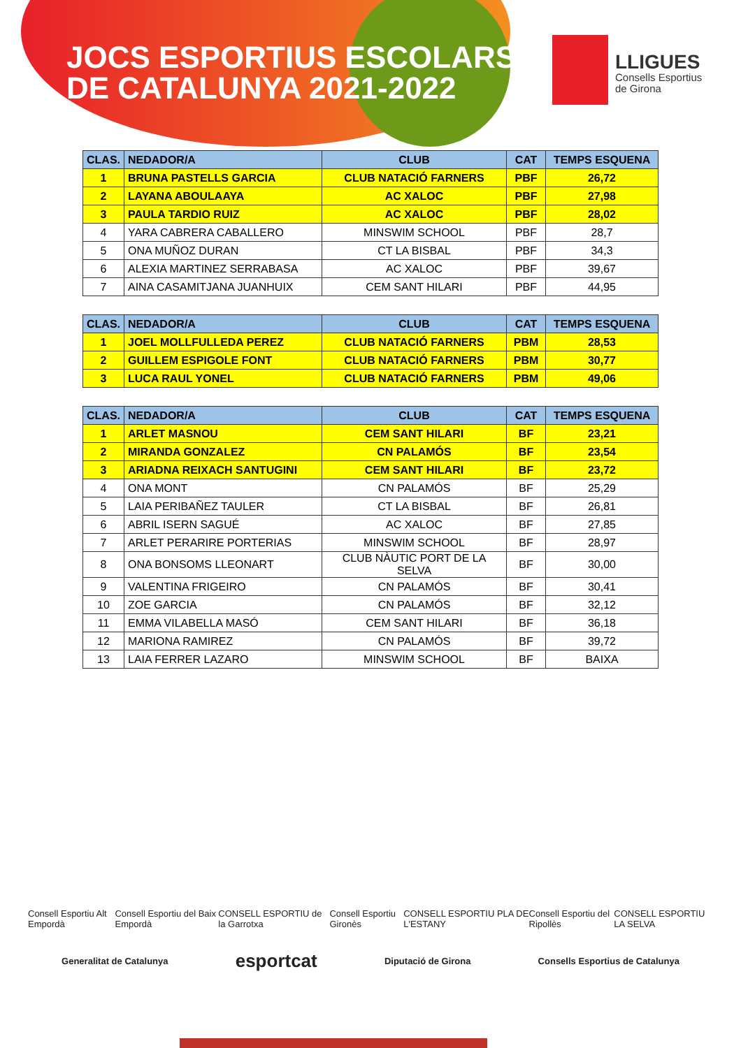JOCS ESPORTIUS ESCOLARS
DE CATALUNYA 2021-2022
LLIGUES
Consells Esportius
de Girona
| CLAS. | NEDADOR/A | CLUB | CAT | TEMPS ESQUENA |
| --- | --- | --- | --- | --- |
| 1 | BRUNA PASTELLS GARCIA | CLUB NATACIÓ FARNERS | PBF | 26,72 |
| 2 | LAYANA ABOULAAYA | AC XALOC | PBF | 27,98 |
| 3 | PAULA TARDIO RUIZ | AC XALOC | PBF | 28,02 |
| 4 | YARA CABRERA CABALLERO | MINSWIM SCHOOL | PBF | 28,7 |
| 5 | ONA MUÑOZ DURAN | CT LA BISBAL | PBF | 34,3 |
| 6 | ALEXIA MARTINEZ SERRABASA | AC XALOC | PBF | 39,67 |
| 7 | AINA CASAMITJANA JUANHUIX | CEM SANT HILARI | PBF | 44,95 |
| CLAS. | NEDADOR/A | CLUB | CAT | TEMPS ESQUENA |
| --- | --- | --- | --- | --- |
| 1 | JOEL MOLLFULLEDA PEREZ | CLUB NATACIÓ FARNERS | PBM | 28,53 |
| 2 | GUILLEM ESPIGOLE FONT | CLUB NATACIÓ FARNERS | PBM | 30,77 |
| 3 | LUCA RAUL YONEL | CLUB NATACIÓ FARNERS | PBM | 49,06 |
| CLAS. | NEDADOR/A | CLUB | CAT | TEMPS ESQUENA |
| --- | --- | --- | --- | --- |
| 1 | ARLET MASNOU | CEM SANT HILARI | BF | 23,21 |
| 2 | MIRANDA GONZALEZ | CN PALAMÓS | BF | 23,54 |
| 3 | ARIADNA REIXACH SANTUGINI | CEM SANT HILARI | BF | 23,72 |
| 4 | ONA MONT | CN PALAMÓS | BF | 25,29 |
| 5 | LAIA PERIBAÑEZ TAULER | CT LA BISBAL | BF | 26,81 |
| 6 | ABRIL ISERN SAGUÉ | AC XALOC | BF | 27,85 |
| 7 | ARLET PERARIRE PORTERIAS | MINSWIM SCHOOL | BF | 28,97 |
| 8 | ONA BONSOMS LLEONART | CLUB NÀUTIC PORT DE LA SELVA | BF | 30,00 |
| 9 | VALENTINA FRIGEIRO | CN PALAMÓS | BF | 30,41 |
| 10 | ZOE GARCIA | CN PALAMÓS | BF | 32,12 |
| 11 | EMMA VILABELLA MASÓ | CEM SANT HILARI | BF | 36,18 |
| 12 | MARIONA RAMIREZ | CN PALAMÓS | BF | 39,72 |
| 13 | LAIA FERRER LAZARO | MINSWIM SCHOOL | BF | BAIXA |
Consell Esportiu Alt Empordà Consell Esportiu del Baix Empordà CONSELL ESPORTIU de la Garrotxa Consell Esportiu Gironès CONSELL ESPORTIU PLA DE L'ESTANY Consell Esportiu del Ripollès CONSELL ESPORTIU LA SELVA
Generalitat de Catalunya esportcat Diputació de Girona Consells Esportius de Catalunya